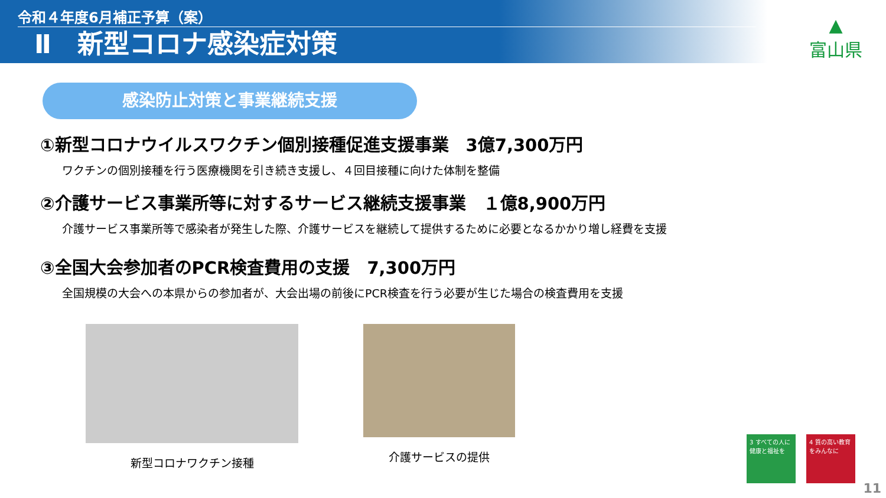令和４年度6月補正予算（案）
Ⅱ　新型コロナ感染症対策
▲
富山県
感染防止対策と事業継続支援
①新型コロナウイルスワクチン個別接種促進支援事業　3億7,300万円
ワクチンの個別接種を行う医療機関を引き続き支援し、４回目接種に向けた体制を整備
②介護サービス事業所等に対するサービス継続支援事業　１億8,900万円
介護サービス事業所等で感染者が発生した際、介護サービスを継続して提供するために必要となるかかり増し経費を支援
③全国大会参加者のPCR検査費用の支援　7,300万円
全国規模の大会への本県からの参加者が、大会出場の前後にPCR検査を行う必要が生じた場合の検査費用を支援
新型コロナワクチン接種 介護サービスの提供
3 すべての人に健康と福祉を
4 質の高い教育をみんなに
11